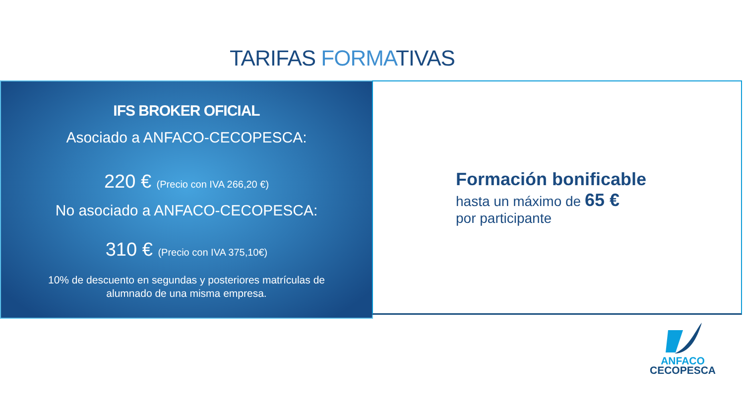TARIFAS FORMATIVAS
IFS BROKER OFICIAL
Asociado a ANFACO-CECOPESCA:
220 € (Precio con IVA 266,20 €)
No asociado a ANFACO-CECOPESCA:
310 € (Precio con IVA 375,10€)
10% de descuento en segundas y posteriores matrículas de alumnado de una misma empresa.
Formación bonificable
hasta un máximo de 65 €
por participante
ANFACO
CECOPESCA